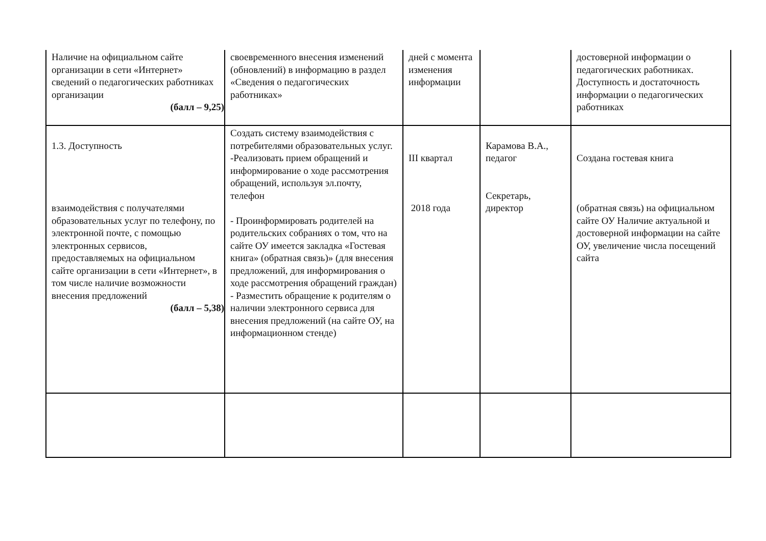| Наличие на официальном сайте организации в сети «Интернет» сведений о педагогических работниках организации (балл – 9,25) | своевременного внесения изменений (обновлений) в информацию в раздел «Сведения о педагогических работниках» | дней с момента изменения информации | | достоверной информации о педагогических работниках. Доступность и достаточность информации о педагогических работниках |
| 1.3. Доступность взаимодействия с получателями образовательных услуг по телефону, по электронной почте, с помощью электронных сервисов, предоставляемых на официальном сайте организации в сети «Интернет», в том числе наличие возможности внесения предложений (балл – 5,38) | Создать систему взаимодействия с потребителями образовательных услуг. -Реализовать прием обращений и информирование о ходе рассмотрения обращений, используя эл.почту, телефон - Проинформировать родителей на родительских собраниях о том, что на сайте ОУ имеется закладка «Гостевая книга» (обратная связь)» (для внесения предложений, для информирования о ходе рассмотрения обращений граждан) - Разместить обращение к родителям о наличии электронного сервиса для внесения предложений (на сайте ОУ, на информационном стенде) | III квартал 2018 года | Карамова В.А., педагог Секретарь, директор | Создана гостевая книга (обратная связь) на официальном сайте ОУ Наличие актуальной и достоверной информации на сайте ОУ, увеличение числа посещений сайта |